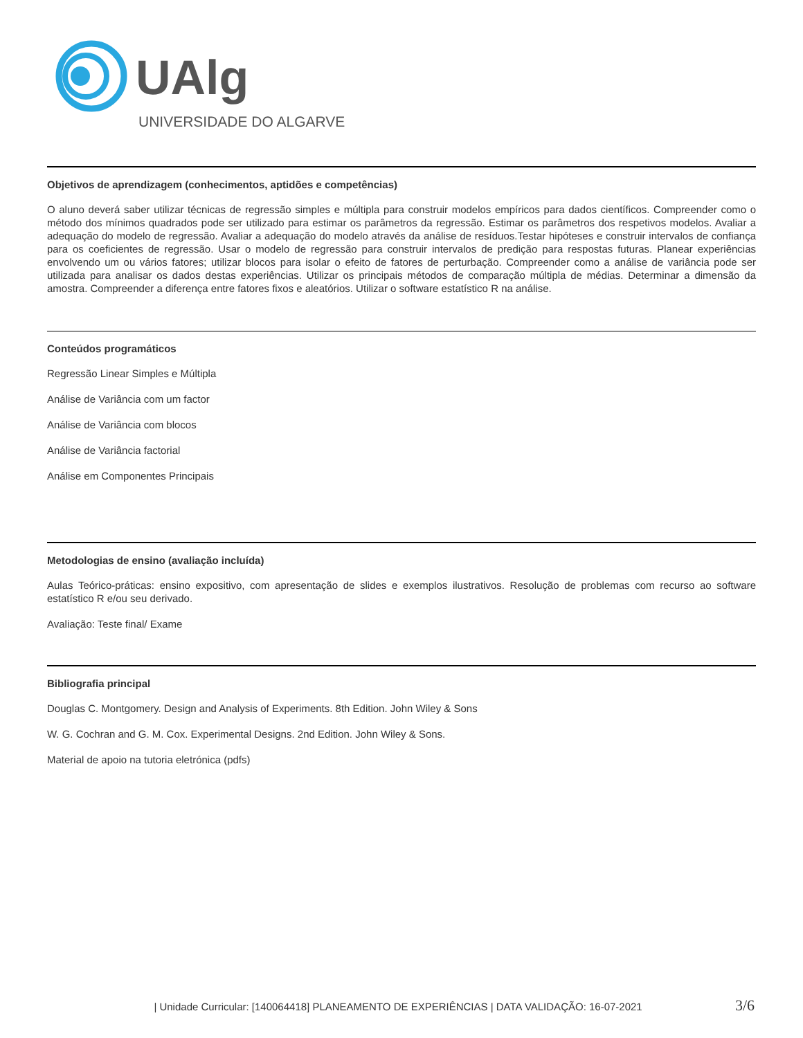UAlg
UNIVERSIDADE DO ALGARVE
Objetivos de aprendizagem (conhecimentos, aptidões e competências)
O aluno deverá saber utilizar técnicas de regressão simples e múltipla para construir modelos empíricos para dados científicos. Compreender como o método dos mínimos quadrados pode ser utilizado para estimar os parâmetros da regressão. Estimar os parâmetros dos respetivos modelos. Avaliar a adequação do modelo de regressão. Avaliar a adequação do modelo através da análise de resíduos.Testar hipóteses e construir intervalos de confiança para os coeficientes de regressão. Usar o modelo de regressão para construir intervalos de predição para respostas futuras. Planear experiências envolvendo um ou vários fatores; utilizar blocos para isolar o efeito de fatores de perturbação. Compreender como a análise de variância pode ser utilizada para analisar os dados destas experiências. Utilizar os principais métodos de comparação múltipla de médias. Determinar a dimensão da amostra. Compreender a diferença entre fatores fixos e aleatórios. Utilizar o software estatístico R na análise.
Conteúdos programáticos
Regressão Linear Simples e Múltipla
Análise de Variância com um factor
Análise de Variância com blocos
Análise de Variância factorial
Análise em Componentes Principais
Metodologias de ensino (avaliação incluída)
Aulas Teórico-práticas: ensino expositivo, com apresentação de slides e exemplos ilustrativos. Resolução de problemas com recurso ao software estatístico R e/ou seu derivado.
Avaliação: Teste final/ Exame
Bibliografia principal
Douglas C. Montgomery. Design and Analysis of Experiments. 8th Edition. John Wiley & Sons
W. G. Cochran and G. M. Cox. Experimental Designs. 2nd Edition. John Wiley & Sons.
Material de apoio na tutoria eletrónica (pdfs)
| Unidade Curricular: [140064418] PLANEAMENTO DE EXPERIÊNCIAS | DATA VALIDAÇÃO: 16-07-2021 3/6